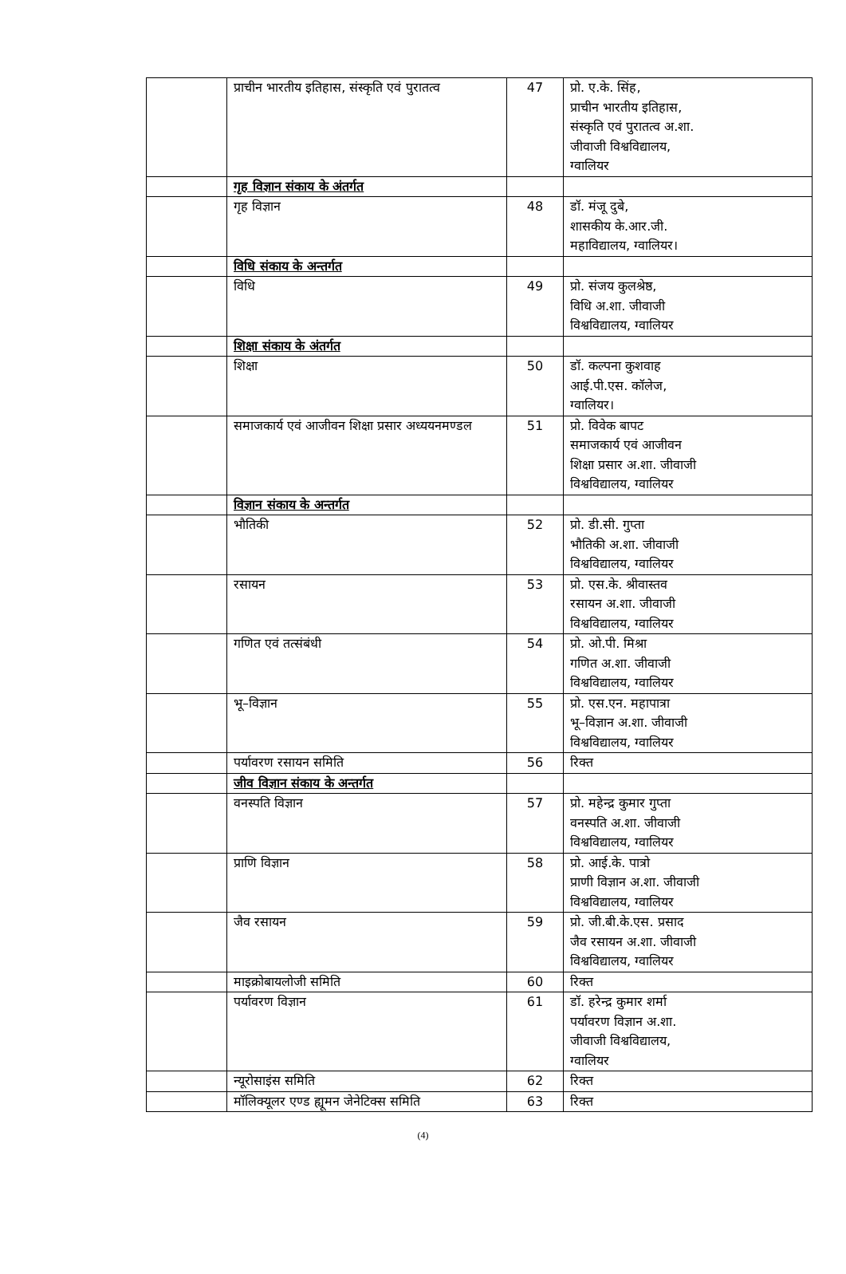| | प्राचीन भारतीय इतिहास, संस्कृति एवं पुरातत्व | 47 | प्रो. ए.के. सिंह, प्राचीन भारतीय इतिहास, संस्कृति एवं पुरातत्व अ.शा. जीवाजी विश्वविद्यालय, ग्वालियर |
| | गृह विज्ञान संकाय के अंतर्गत | | |
| | गृह विज्ञान | 48 | डॉ. मंजू दुबे, शासकीय के.आर.जी. महाविद्यालय, ग्वालियर। |
| | विधि संकाय के अन्तर्गत | | |
| | विधि | 49 | प्रो. संजय कुलश्रेष्ठ, विधि अ.शा. जीवाजी विश्वविद्यालय, ग्वालियर |
| | शिक्षा संकाय के अंतर्गत | | |
| | शिक्षा | 50 | डॉ. कल्पना कुशवाह आई.पी.एस. कॉलेज, ग्वालियर। |
| | समाजकार्य एवं आजीवन शिक्षा प्रसार अध्ययनमण्डल | 51 | प्रो. विवेक बापट समाजकार्य एवं आजीवन शिक्षा प्रसार अ.शा. जीवाजी विश्वविद्यालय, ग्वालियर |
| | विज्ञान संकाय के अन्तर्गत | | |
| | भौतिकी | 52 | प्रो. डी.सी. गुप्ता भौतिकी अ.शा. जीवाजी विश्वविद्यालय, ग्वालियर |
| | रसायन | 53 | प्रो. एस.के. श्रीवास्तव रसायन अ.शा. जीवाजी विश्वविद्यालय, ग्वालियर |
| | गणित एवं तत्संबंधी | 54 | प्रो. ओ.पी. मिश्रा गणित अ.शा. जीवाजी विश्वविद्यालय, ग्वालियर |
| | भू–विज्ञान | 55 | प्रो. एस.एन. महापात्रा भू–विज्ञान अ.शा. जीवाजी विश्वविद्यालय, ग्वालियर |
| | पर्यावरण रसायन समिति | 56 | रिक्त |
| | जीव विज्ञान संकाय के अन्तर्गत | | |
| | वनस्पति विज्ञान | 57 | प्रो. महेन्द्र कुमार गुप्ता वनस्पति अ.शा. जीवाजी विश्वविद्यालय, ग्वालियर |
| | प्राणि विज्ञान | 58 | प्रो. आई.के. पात्रो प्राणी विज्ञान अ.शा. जीवाजी विश्वविद्यालय, ग्वालियर |
| | जैव रसायन | 59 | प्रो. जी.बी.के.एस. प्रसाद जैव रसायन अ.शा. जीवाजी विश्वविद्यालय, ग्वालियर |
| | माइक्रोबायलोजी समिति | 60 | रिक्त |
| | पर्यावरण विज्ञान | 61 | डॉ. हरेन्द्र कुमार शर्मा पर्यावरण विज्ञान अ.शा. जीवाजी विश्वविद्यालय, ग्वालियर |
| | न्यूरोसाइंस समिति | 62 | रिक्त |
| | मॉलिक्यूलर एण्ड ह्यूमन जेनेटिक्स समिति | 63 | रिक्त |
(4)